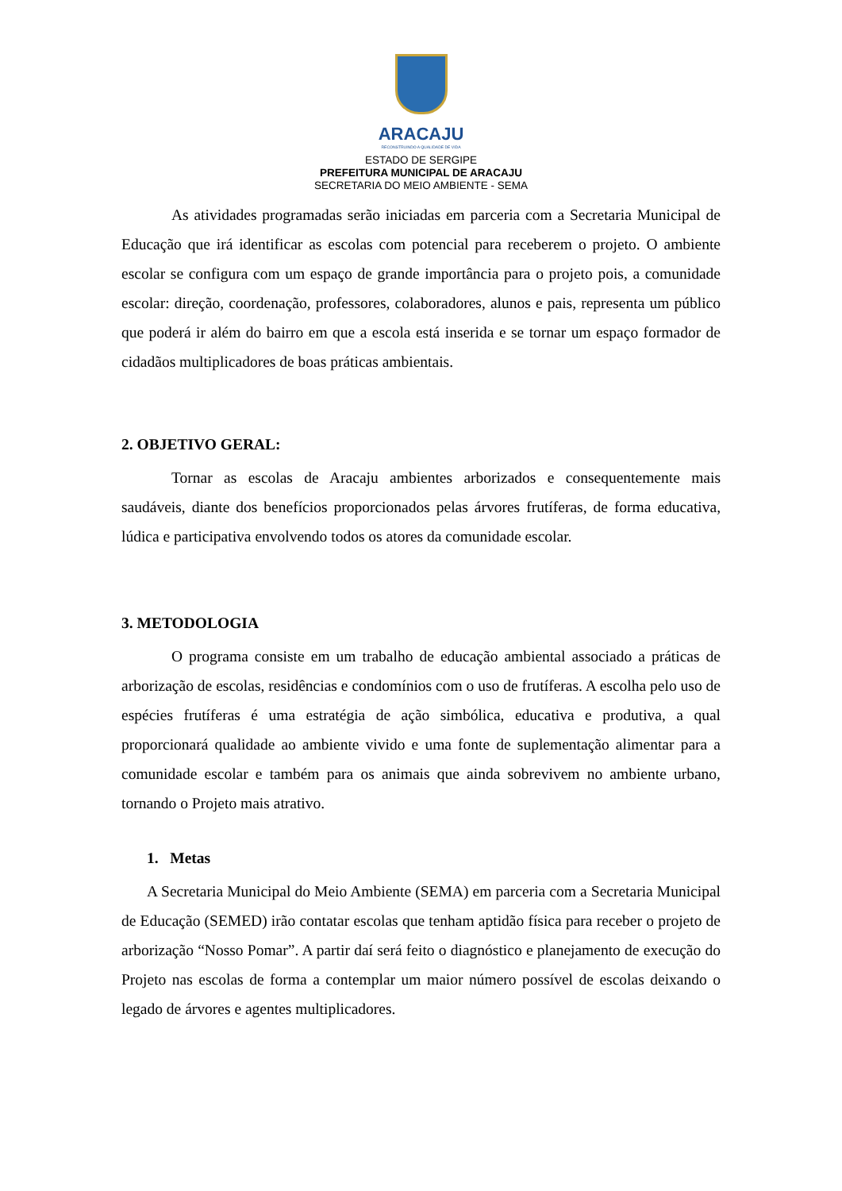ARACAJU
RECONSTRUINDO A QUALIDADE DE VIDA
ESTADO DE SERGIPE
PREFEITURA MUNICIPAL DE ARACAJU
SECRETARIA DO MEIO AMBIENTE - SEMA
As atividades programadas serão iniciadas em parceria com a Secretaria Municipal de Educação que irá identificar as escolas com potencial para receberem o projeto. O ambiente escolar se configura com um espaço de grande importância para o projeto pois, a comunidade escolar: direção, coordenação, professores, colaboradores, alunos e pais, representa um público que poderá ir além do bairro em que a escola está inserida e se tornar um espaço formador de cidadãos multiplicadores de boas práticas ambientais.
2. OBJETIVO GERAL:
Tornar as escolas de Aracaju ambientes arborizados e consequentemente mais saudáveis, diante dos benefícios proporcionados pelas árvores frutíferas, de forma educativa, lúdica e participativa envolvendo todos os atores da comunidade escolar.
3. METODOLOGIA
O programa consiste em um trabalho de educação ambiental associado a práticas de arborização de escolas, residências e condomínios com o uso de frutíferas. A escolha pelo uso de espécies frutíferas é uma estratégia de ação simbólica, educativa e produtiva, a qual proporcionará qualidade ao ambiente vivido e uma fonte de suplementação alimentar para a comunidade escolar e também para os animais que ainda sobrevivem no ambiente urbano, tornando o Projeto mais atrativo.
1. Metas
A Secretaria Municipal do Meio Ambiente (SEMA) em parceria com a Secretaria Municipal de Educação (SEMED) irão contatar escolas que tenham aptidão física para receber o projeto de arborização “Nosso Pomar”. A partir daí será feito o diagnóstico e planejamento de execução do Projeto nas escolas de forma a contemplar um maior número possível de escolas deixando o legado de árvores e agentes multiplicadores.